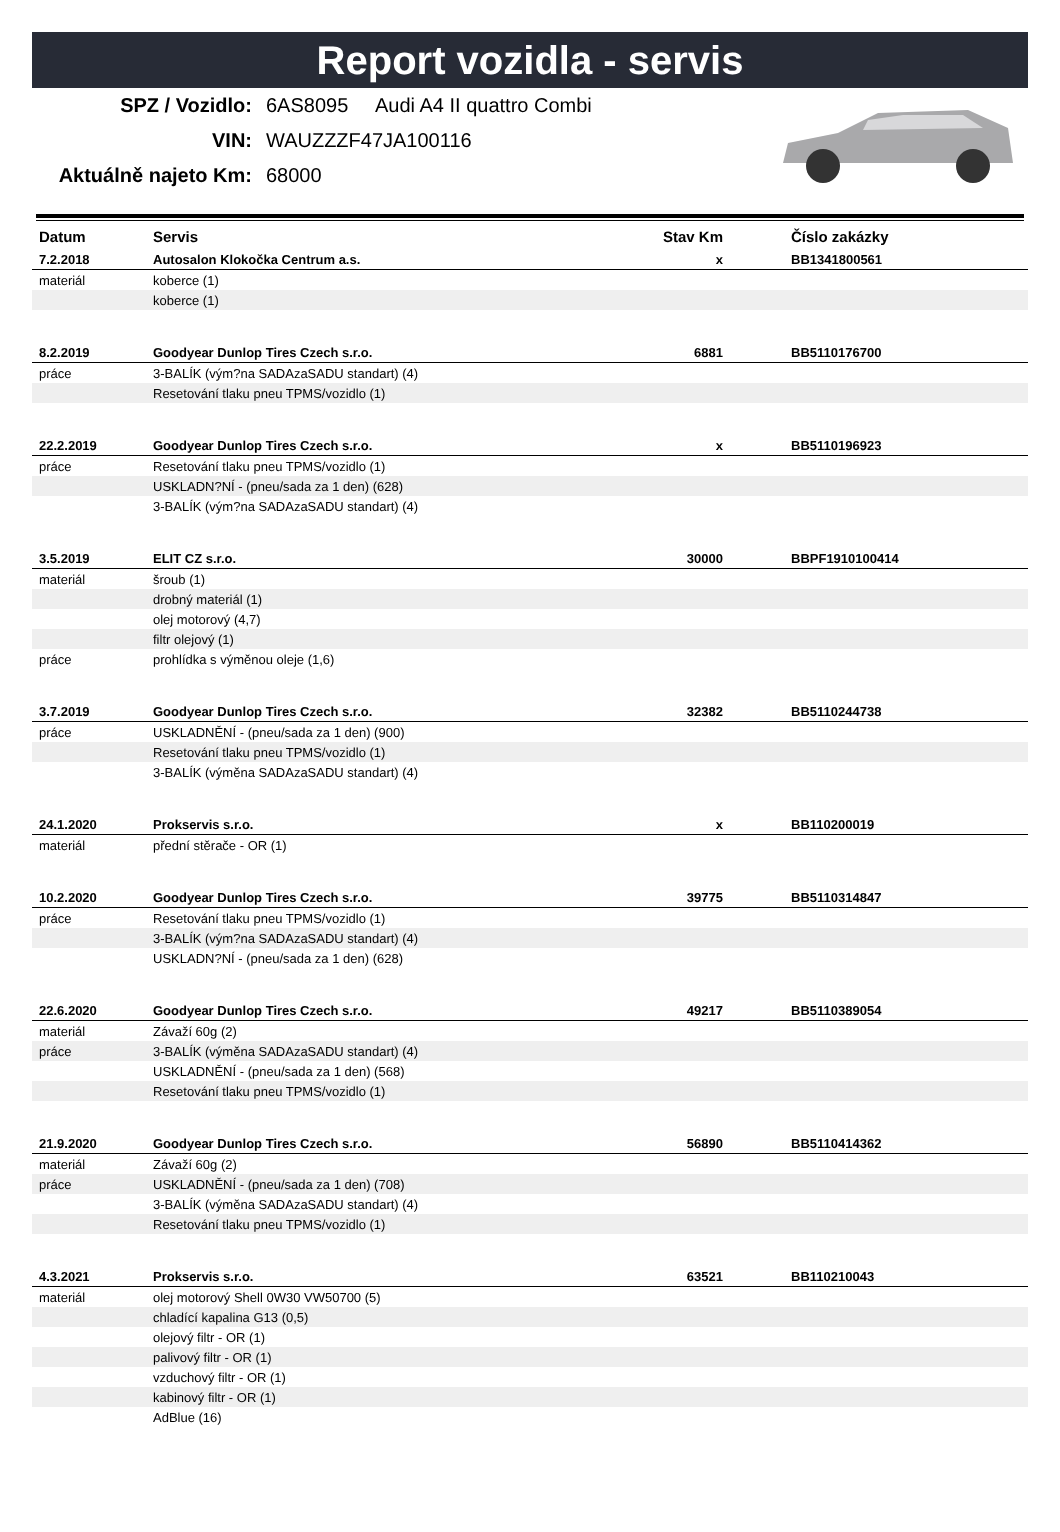Report vozidla - servis
SPZ / Vozidlo: 6AS8095 Audi A4 II quattro Combi
VIN: WAUZZZF47JA100116
Aktuálně najeto Km: 68000
| Datum | Servis | Stav Km | | Číslo zakázky |
| --- | --- | --- | --- | --- |
| 7.2.2018 | Autosalon Klokočka Centrum a.s. | x | | BB1341800561 |
| materiál | koberce (1) | | | |
| | koberce (1) | | | |
| 8.2.2019 | Goodyear Dunlop Tires Czech s.r.o. | 6881 | | BB5110176700 |
| práce | 3-BALÍK (vým?na SADAzaSADU standart) (4) | | | |
| | Resetování tlaku pneu TPMS/vozidlo (1) | | | |
| 22.2.2019 | Goodyear Dunlop Tires Czech s.r.o. | x | | BB5110196923 |
| práce | Resetování tlaku pneu TPMS/vozidlo (1) | | | |
| | USKLADN?NÍ - (pneu/sada za 1 den) (628) | | | |
| | 3-BALÍK (vým?na SADAzaSADU standart) (4) | | | |
| 3.5.2019 | ELIT CZ s.r.o. | 30000 | | BBPF1910100414 |
| materiál | šroub (1) | | | |
| | drobný materiál (1) | | | |
| | olej motorový (4,7) | | | |
| | filtr olejový (1) | | | |
| práce | prohlídka s výměnou oleje (1,6) | | | |
| 3.7.2019 | Goodyear Dunlop Tires Czech s.r.o. | 32382 | | BB5110244738 |
| práce | USKLADNĚNÍ - (pneu/sada za 1 den) (900) | | | |
| | Resetování tlaku pneu TPMS/vozidlo (1) | | | |
| | 3-BALÍK (výměna SADAzaSADU standart) (4) | | | |
| 24.1.2020 | Prokservis s.r.o. | x | | BB110200019 |
| materiál | přední stěrače - OR (1) | | | |
| 10.2.2020 | Goodyear Dunlop Tires Czech s.r.o. | 39775 | | BB5110314847 |
| práce | Resetování tlaku pneu TPMS/vozidlo (1) | | | |
| | 3-BALÍK (vým?na SADAzaSADU standart) (4) | | | |
| | USKLADN?NÍ - (pneu/sada za 1 den) (628) | | | |
| 22.6.2020 | Goodyear Dunlop Tires Czech s.r.o. | 49217 | | BB5110389054 |
| materiál | Závaží 60g (2) | | | |
| práce | 3-BALÍK (výměna SADAzaSADU standart) (4) | | | |
| | USKLADNĚNÍ - (pneu/sada za 1 den) (568) | | | |
| | Resetování tlaku pneu TPMS/vozidlo (1) | | | |
| 21.9.2020 | Goodyear Dunlop Tires Czech s.r.o. | 56890 | | BB5110414362 |
| materiál | Závaží 60g (2) | | | |
| práce | USKLADNĚNÍ - (pneu/sada za 1 den) (708) | | | |
| | 3-BALÍK (výměna SADAzaSADU standart) (4) | | | |
| | Resetování tlaku pneu TPMS/vozidlo (1) | | | |
| 4.3.2021 | Prokservis s.r.o. | 63521 | | BB110210043 |
| materiál | olej motorový Shell 0W30 VW50700 (5) | | | |
| | chladící kapalina G13 (0,5) | | | |
| | olejový filtr - OR (1) | | | |
| | palivový filtr - OR (1) | | | |
| | vzduchový filtr - OR (1) | | | |
| | kabinový filtr - OR (1) | | | |
| | AdBlue (16) | | | |